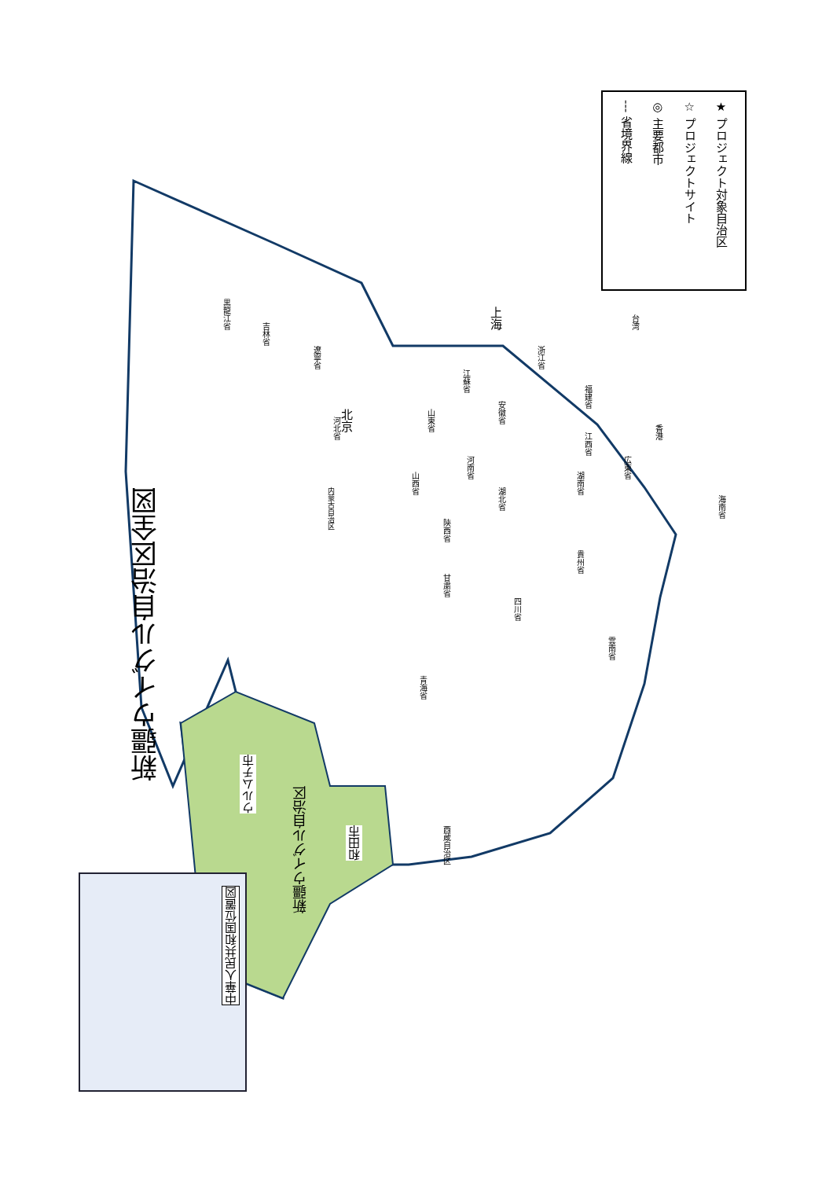新疆ウイグル自治区全図
★ プロジェクト対象自治区
☆ プロジェクトサイト
◎ 主要都市
--- 省境界線
中華人民共和国位置図
ウルムチ市
新疆ウイグル自治区
和田市
北京
上海
黒龍江省
吉林省
遼寧省
河北省
山東省
江蘇省
安徽省
浙江省
福建省
山西省
河南省
湖北省
江西省
湖南省
広東省
陝西省
甘粛省
四川省
貴州省
雲南省
青海省
西蔵自治区
内蒙古自治区
台湾
香港
海南省